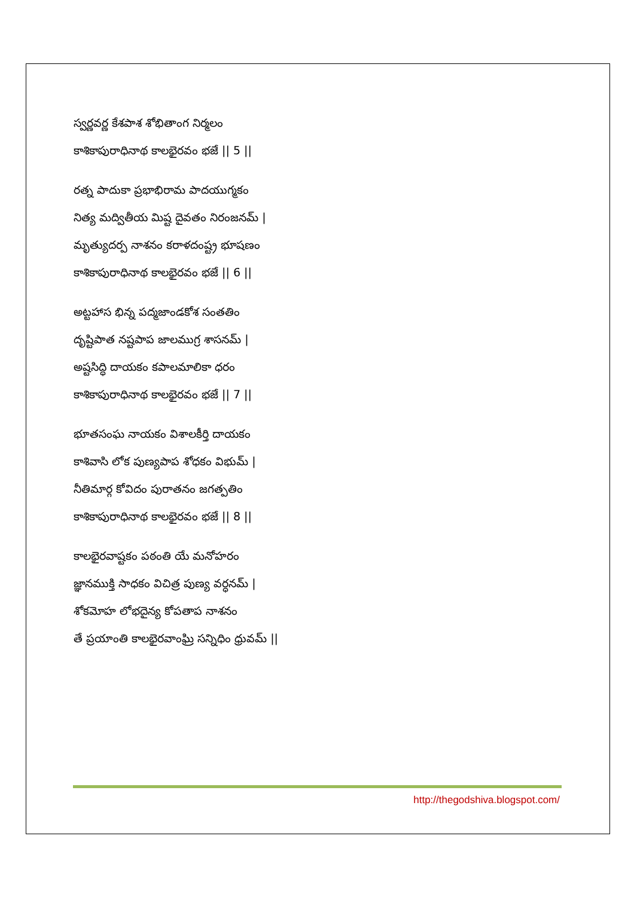స్వర్ణవర్ణ కేశపాశ శోభితాంగ నిర్మలం
కాశికాపురాధినాథ కాలభైరవం భజే || 5 ||
రత్న పాదుకా ప్రభాభిరామ పాదయుగ్మకం
నిత్య మద్వితీయ మిష్ట దైవతం నిరంజనమ్ |
మృత్యుదర్ప నాశనం కరాళదంష్ట్ర భూషణం
కాశికాపురాధినాథ కాలభైరవం భజే || 6 ||
అట్టహాస భిన్న పద్మజాండకోశ సంతతిం
దృష్టిపాత నష్టపాప జాలముగ్ర శాసనమ్ |
అష్టసిద్ధి దాయకం కపాలమాలికా ధరం
కాశికాపురాధినాథ కాలభైరవం భజే || 7 ||
భూతసంఘ నాయకం విశాలకీర్తి దాయకం
కాశివాసి లోక పుణ్యపాప శోధకం విభుమ్ |
నీతిమార్గ కోవిదం పురాతనం జగత్పతిం
కాశికాపురాధినాథ కాలభైరవం భజే || 8 ||
కాలభైరవాష్టకం పఠంతి యే మనోహరం
జ్ఞానముక్తి సాధకం విచిత్ర పుణ్య వర్ధనమ్ |
శోకమోహ లోభదైన్య కోపతాప నాశనం
తే ప్రయాంతి కాలభైరవాంఘ్రి సన్నిధిం ధ్రువమ్ ||
http://thegodshiva.blogspot.com/